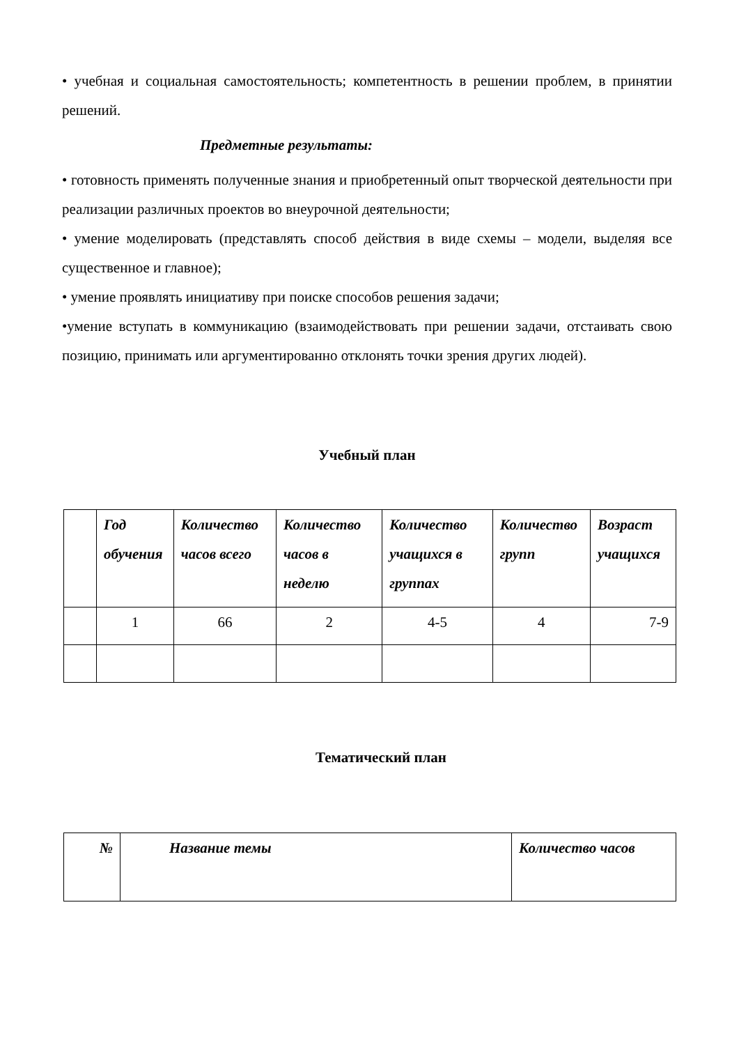• учебная и социальная самостоятельность; компетентность в решении проблем, в принятии решений.
Предметные результаты:
• готовность применять полученные знания и приобретенный опыт творческой деятельности при реализации различных проектов во внеурочной деятельности;
• умение моделировать (представлять способ действия в виде схемы – модели, выделяя все существенное и главное);
• умение проявлять инициативу при поиске способов решения задачи;
•умение вступать в коммуникацию (взаимодействовать при решении задачи, отстаивать свою позицию, принимать или аргументированно отклонять точки зрения других людей).
Учебный план
| | Год обучения | Количество часов всего | Количество часов в неделю | Количество учащихся в группах | Количество групп | Возраст учащихся |
| --- | --- | --- | --- | --- | --- | --- |
| | 1 | 66 | 2 | 4-5 | 4 | 7-9 |
Тематический план
| № | Название темы | Количество часов |
| --- | --- | --- |